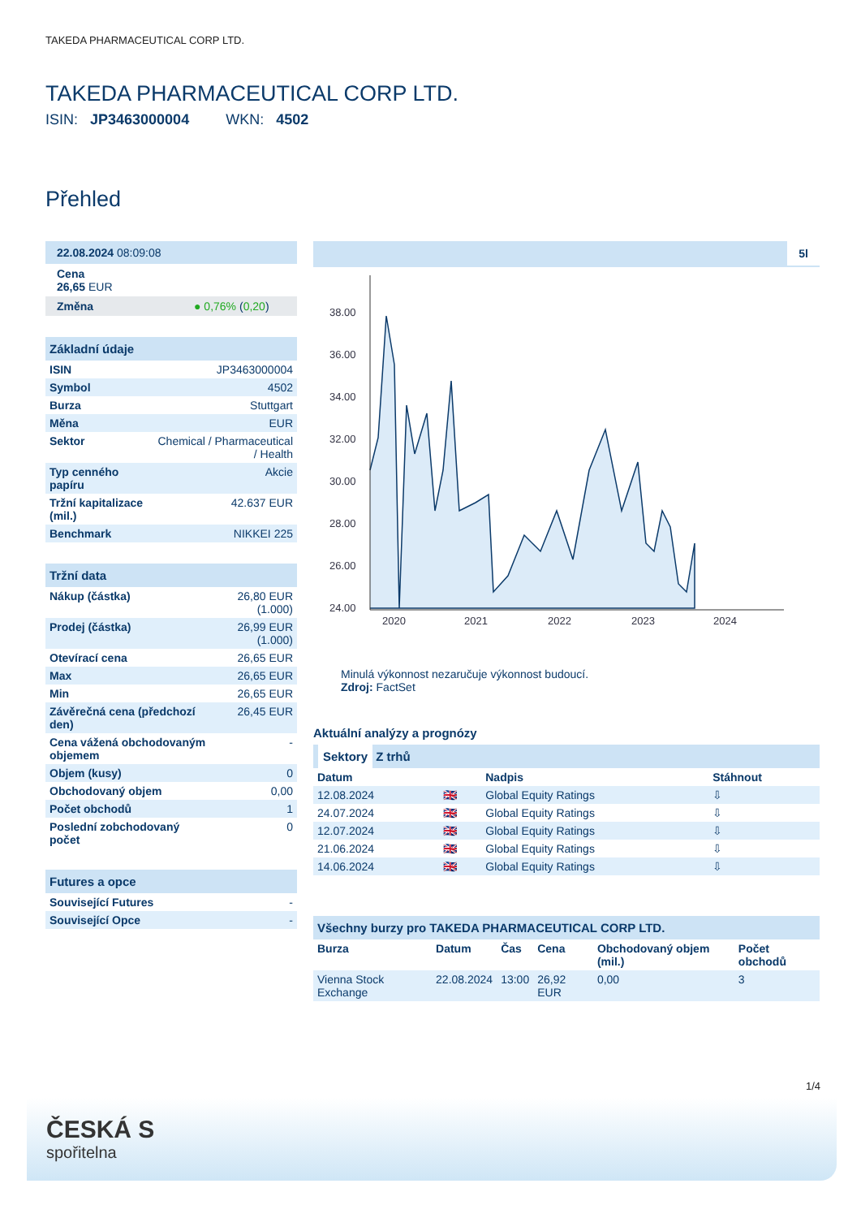TAKEDA PHARMACEUTICAL CORP LTD.
TAKEDA PHARMACEUTICAL CORP LTD.
ISIN: JP3463000004 WKN: 4502
Přehled
| 22.08.2024 08:09:08 |
| Cena 26,65 EUR |
| Změna ● 0,76% ( 0,20 ) |
Základní údaje
| ISIN | JP3463000004 |
| Symbol | 4502 |
| Burza | Stuttgart |
| Měna | EUR |
| Sektor | Chemical / Pharmaceutical / Health |
| Typ cenného papíru | Akcie |
| Tržní kapitalizace (mil.) | 42.637 EUR |
| Benchmark | NIKKEI 225 |
Tržní data
| Nákup (částka) | 26,80 EUR (1.000) |
| Prodej (částka) | 26,99 EUR (1.000) |
| Otevírací cena | 26,65 EUR |
| Max | 26,65 EUR |
| Min | 26,65 EUR |
| Závěrečná cena (předchozí den) | 26,45 EUR |
| Cena vážená obchodovaným objemem | - |
| Objem (kusy) | 0 |
| Obchodovaný objem | 0,00 |
| Počet obchodů | 1 |
| Poslední zobchodovaný počet | 0 |
Futures a opce
| Související Futures | - |
| Související Opce | - |
5l
38.00
36.00
34.00
32.00
30.00
28.00
26.00
24.00
2020
2021
2022
2023
2024
Minulá výkonnost nezaručuje výkonnost budoucí.
Zdroj: FactSet
Aktuální analýzy a prognózy
Sektory Z trhů
| Datum | | Nadpis | Stáhnout |
| --- | --- | --- | --- |
| 12.08.2024 | 🇬🇧 | Global Equity Ratings | ⇩ |
| 24.07.2024 | 🇬🇧 | Global Equity Ratings | ⇩ |
| 12.07.2024 | 🇬🇧 | Global Equity Ratings | ⇩ |
| 21.06.2024 | 🇬🇧 | Global Equity Ratings | ⇩ |
| 14.06.2024 | 🇬🇧 | Global Equity Ratings | ⇩ |
Všechny burzy pro TAKEDA PHARMACEUTICAL CORP LTD.
| Burza | Datum | Čas | Cena | Obchodovaný objem (mil.) | Počet obchodů |
| --- | --- | --- | --- | --- | --- |
| Vienna Stock Exchange | 22.08.2024 | 13:00 | 26,92 EUR | 0,00 | 3 |
1/4
ČESKÁ S
spořitelna